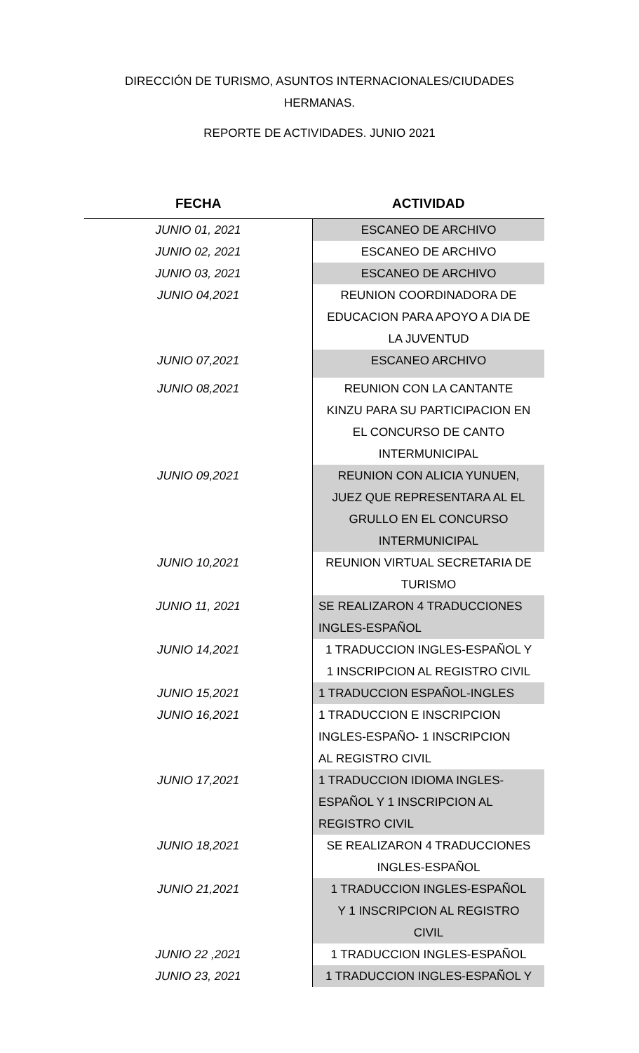DIRECCIÓN DE TURISMO, ASUNTOS INTERNACIONALES/CIUDADES
HERMANAS.
REPORTE DE ACTIVIDADES. JUNIO 2021
| FECHA | ACTIVIDAD |
| --- | --- |
| JUNIO 01, 2021 | ESCANEO DE ARCHIVO |
| JUNIO 02, 2021 | ESCANEO DE ARCHIVO |
| JUNIO 03, 2021 | ESCANEO DE ARCHIVO |
| JUNIO 04,2021 | REUNION COORDINADORA DE EDUCACION PARA APOYO A DIA DE LA JUVENTUD |
| JUNIO 07,2021 | ESCANEO ARCHIVO |
| JUNIO 08,2021 | REUNION CON LA CANTANTE KINZU PARA SU PARTICIPACION EN EL CONCURSO DE CANTO INTERMUNICIPAL |
| JUNIO 09,2021 | REUNION CON ALICIA YUNUEN, JUEZ QUE REPRESENTARA AL EL GRULLO EN EL CONCURSO INTERMUNICIPAL |
| JUNIO 10,2021 | REUNION VIRTUAL SECRETARIA DE TURISMO |
| JUNIO 11, 2021 | SE REALIZARON 4 TRADUCCIONES INGLES-ESPAÑOL |
| JUNIO 14,2021 | 1 TRADUCCION INGLES-ESPAÑOL Y 1 INSCRIPCION AL REGISTRO CIVIL |
| JUNIO 15,2021 | 1 TRADUCCION ESPAÑOL-INGLES |
| JUNIO 16,2021 | 1 TRADUCCION E INSCRIPCION INGLES-ESPAÑO- 1 INSCRIPCION AL REGISTRO CIVIL |
| JUNIO 17,2021 | 1 TRADUCCION IDIOMA INGLES- ESPAÑOL Y 1 INSCRIPCION AL REGISTRO CIVIL |
| JUNIO 18,2021 | SE REALIZARON 4 TRADUCCIONES INGLES-ESPAÑOL |
| JUNIO 21,2021 | 1 TRADUCCION INGLES-ESPAÑOL Y 1 INSCRIPCION AL REGISTRO CIVIL |
| JUNIO 22 ,2021 | 1 TRADUCCION INGLES-ESPAÑOL |
| JUNIO 23, 2021 | 1 TRADUCCION INGLES-ESPAÑOL Y |